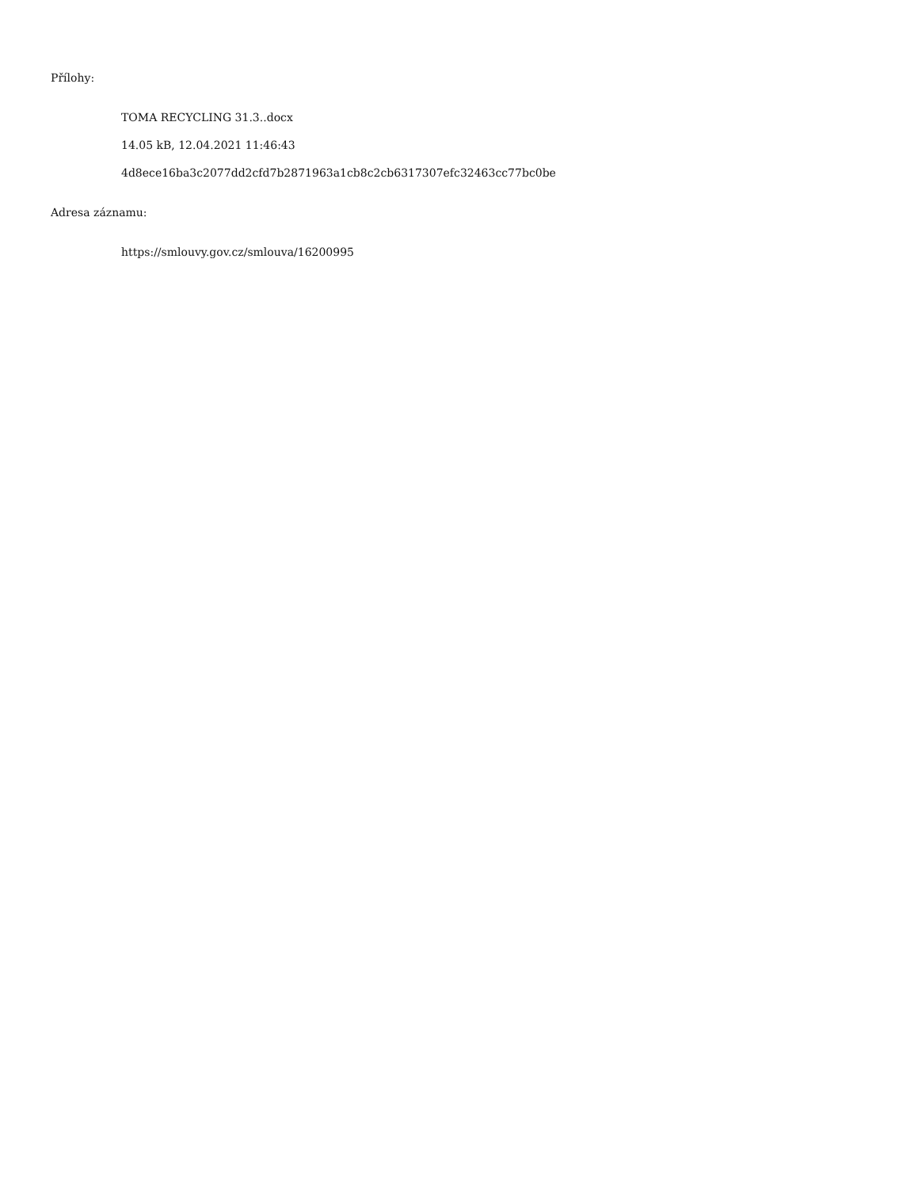Přílohy:
TOMA RECYCLING 31.3..docx
14.05 kB, 12.04.2021 11:46:43
4d8ece16ba3c2077dd2cfd7b2871963a1cb8c2cb6317307efc32463cc77bc0be
Adresa záznamu:
https://smlouvy.gov.cz/smlouva/16200995